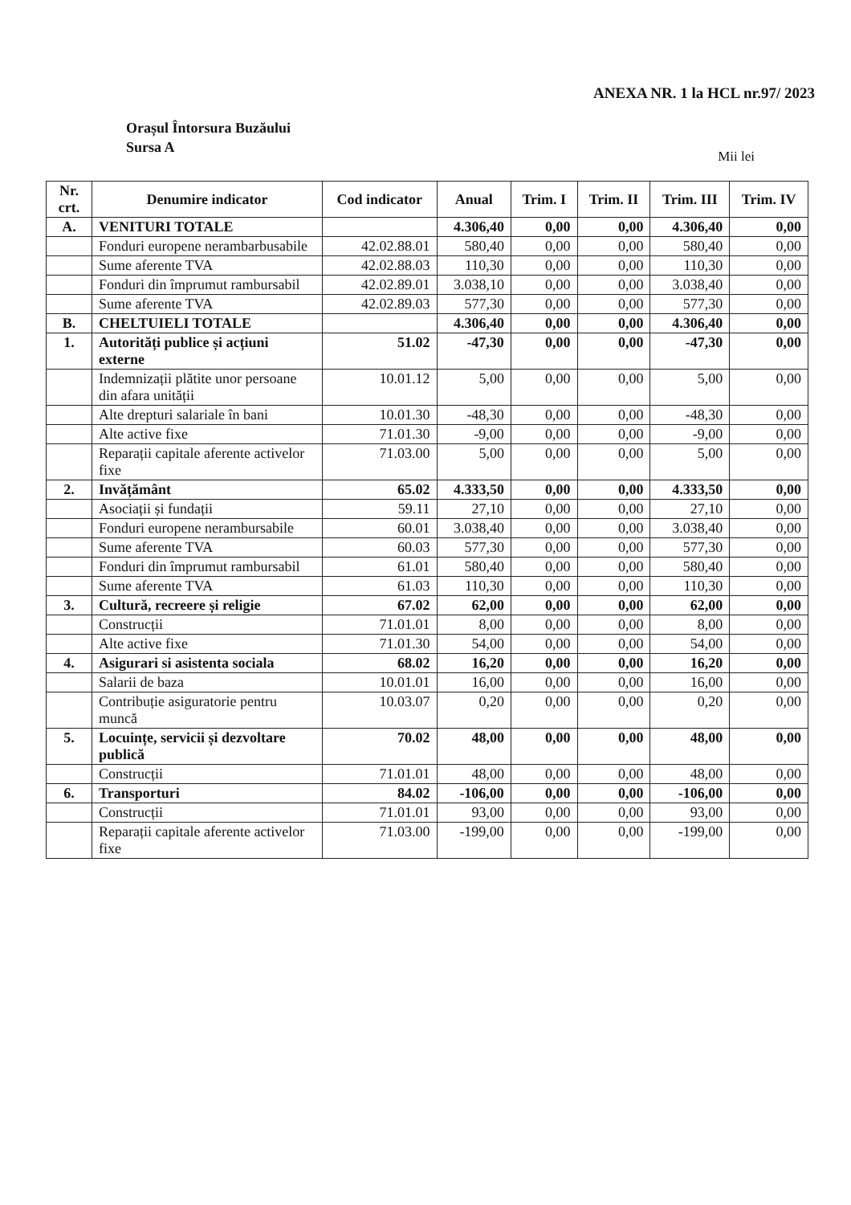ANEXA NR. 1 la HCL nr.97/ 2023
Orașul Întorsura Buzăului
Sursa A
Mii lei
| Nr. crt. | Denumire indicator | Cod indicator | Anual | Trim. I | Trim. II | Trim. III | Trim. IV |
| --- | --- | --- | --- | --- | --- | --- | --- |
| A. | VENITURI TOTALE | | 4.306,40 | 0,00 | 0,00 | 4.306,40 | 0,00 |
| | Fonduri europene nerambarbusabile | 42.02.88.01 | 580,40 | 0,00 | 0,00 | 580,40 | 0,00 |
| | Sume aferente TVA | 42.02.88.03 | 110,30 | 0,00 | 0,00 | 110,30 | 0,00 |
| | Fonduri din împrumut rambursabil | 42.02.89.01 | 3.038,10 | 0,00 | 0,00 | 3.038,40 | 0,00 |
| | Sume aferente TVA | 42.02.89.03 | 577,30 | 0,00 | 0,00 | 577,30 | 0,00 |
| B. | CHELTUIELI TOTALE | | 4.306,40 | 0,00 | 0,00 | 4.306,40 | 0,00 |
| 1. | Autorități publice și acțiuni externe | 51.02 | -47,30 | 0,00 | 0,00 | -47,30 | 0,00 |
| | Indemnizații plătite unor persoane din afara unității | 10.01.12 | 5,00 | 0,00 | 0,00 | 5,00 | 0,00 |
| | Alte drepturi salariale în bani | 10.01.30 | -48,30 | 0,00 | 0,00 | -48,30 | 0,00 |
| | Alte active fixe | 71.01.30 | -9,00 | 0,00 | 0,00 | -9,00 | 0,00 |
| | Reparații capitale aferente activelor fixe | 71.03.00 | 5,00 | 0,00 | 0,00 | 5,00 | 0,00 |
| 2. | Invățământ | 65.02 | 4.333,50 | 0,00 | 0,00 | 4.333,50 | 0,00 |
| | Asociații și fundații | 59.11 | 27,10 | 0,00 | 0,00 | 27,10 | 0,00 |
| | Fonduri europene nerambursabile | 60.01 | 3.038,40 | 0,00 | 0,00 | 3.038,40 | 0,00 |
| | Sume aferente TVA | 60.03 | 577,30 | 0,00 | 0,00 | 577,30 | 0,00 |
| | Fonduri din împrumut rambursabil | 61.01 | 580,40 | 0,00 | 0,00 | 580,40 | 0,00 |
| | Sume aferente TVA | 61.03 | 110,30 | 0,00 | 0,00 | 110,30 | 0,00 |
| 3. | Cultură, recreere și religie | 67.02 | 62,00 | 0,00 | 0,00 | 62,00 | 0,00 |
| | Construcții | 71.01.01 | 8,00 | 0,00 | 0,00 | 8,00 | 0,00 |
| | Alte active fixe | 71.01.30 | 54,00 | 0,00 | 0,00 | 54,00 | 0,00 |
| 4. | Asigurari si asistenta sociala | 68.02 | 16,20 | 0,00 | 0,00 | 16,20 | 0,00 |
| | Salarii de baza | 10.01.01 | 16,00 | 0,00 | 0,00 | 16,00 | 0,00 |
| | Contribuție asiguratorie pentru muncă | 10.03.07 | 0,20 | 0,00 | 0,00 | 0,20 | 0,00 |
| 5. | Locuințe, servicii și dezvoltare publică | 70.02 | 48,00 | 0,00 | 0,00 | 48,00 | 0,00 |
| | Construcții | 71.01.01 | 48,00 | 0,00 | 0,00 | 48,00 | 0,00 |
| 6. | Transporturi | 84.02 | -106,00 | 0,00 | 0,00 | -106,00 | 0,00 |
| | Construcții | 71.01.01 | 93,00 | 0,00 | 0,00 | 93,00 | 0,00 |
| | Reparații capitale aferente activelor fixe | 71.03.00 | -199,00 | 0,00 | 0,00 | -199,00 | 0,00 |